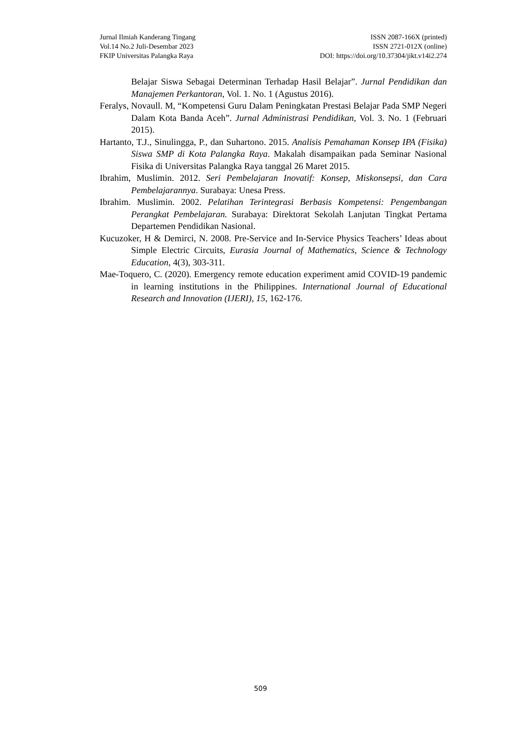Jurnal Ilmiah Kanderang Tingang
Vol.14 No.2 Juli-Desembar 2023
FKIP Universitas Palangka Raya
ISSN 2087-166X (printed)
ISSN 2721-012X (online)
DOI: https://doi.org/10.37304/jikt.v14i2.274
Belajar Siswa Sebagai Determinan Terhadap Hasil Belajar”. Jurnal Pendidikan dan Manajemen Perkantoran, Vol. 1. No. 1 (Agustus 2016).
Feralys, Novaull. M, “Kompetensi Guru Dalam Peningkatan Prestasi Belajar Pada SMP Negeri Dalam Kota Banda Aceh”. Jurnal Administrasi Pendidikan, Vol. 3. No. 1 (Februari 2015).
Hartanto, T.J., Sinulingga, P., dan Suhartono. 2015. Analisis Pemahaman Konsep IPA (Fisika) Siswa SMP di Kota Palangka Raya. Makalah disampaikan pada Seminar Nasional Fisika di Universitas Palangka Raya tanggal 26 Maret 2015.
Ibrahim, Muslimin. 2012. Seri Pembelajaran Inovatif: Konsep, Miskonsepsi, dan Cara Pembelajarannya. Surabaya: Unesa Press.
Ibrahim. Muslimin. 2002. Pelatihan Terintegrasi Berbasis Kompetensi: Pengembangan Perangkat Pembelajaran. Surabaya: Direktorat Sekolah Lanjutan Tingkat Pertama Departemen Pendidikan Nasional.
Kucuzoker, H & Demirci, N. 2008. Pre-Service and In-Service Physics Teachers’ Ideas about Simple Electric Circuits, Eurasia Journal of Mathematics, Science & Technology Education, 4(3), 303-311.
Mae-Toquero, C. (2020). Emergency remote education experiment amid COVID-19 pandemic in learning institutions in the Philippines. International Journal of Educational Research and Innovation (IJERI), 15, 162-176.
509